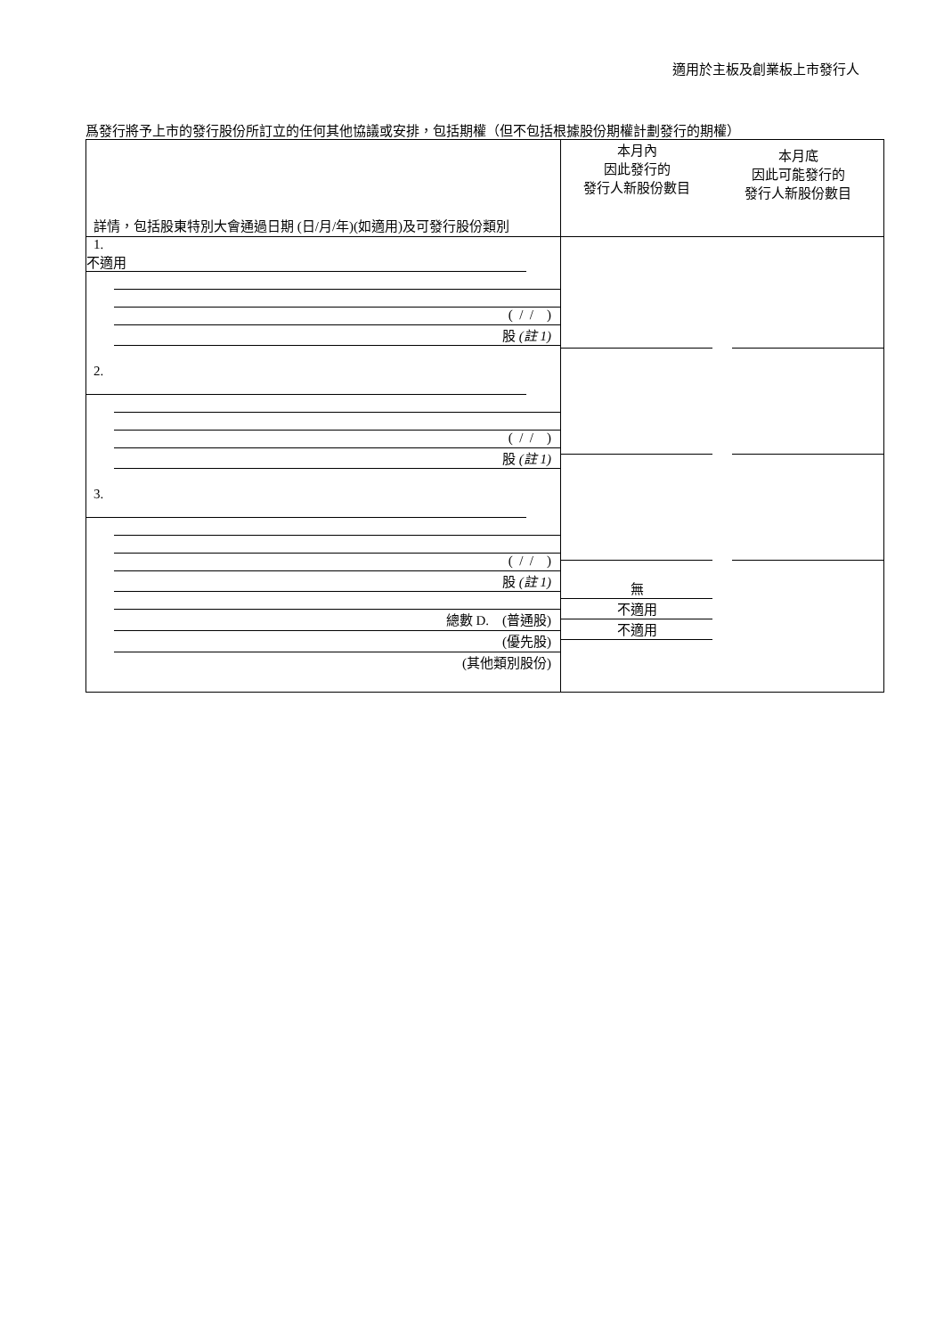適用於主板及創業板上市發行人
爲發行將予上市的發行股份所訂立的任何其他協議或安排，包括期權（但不包括根據股份期權計劃發行的期權）
| 詳情，包括股東特別大會通過日期 (日/月/年)(如適用)及可發行股份類別 | 本月內 因此發行的 發行人新股份數目 | 本月底 因此可能發行的 發行人新股份數目 |
| --- | --- | --- |
| 1. 不適用 ( / / ) 股 (註 1) 2. ( / / ) 股 (註 1) 3. ( / / ) 股 (註 1) 總數 D. (普通股) (優先股) (其他類別股份) | 無 不適用 不適用 | |